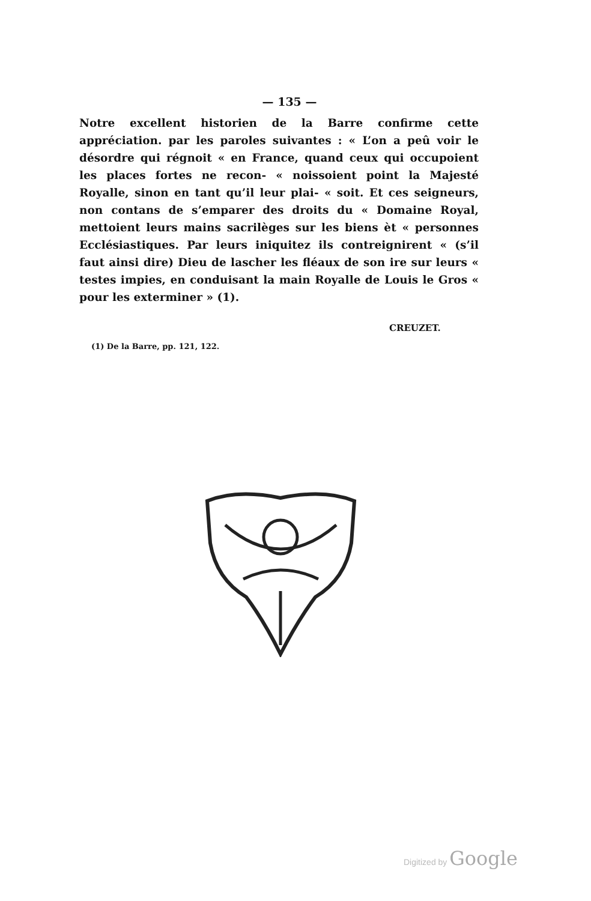— 135 —
Notre excellent historien de la Barre confirme cette appréciation. par les paroles suivantes : « L’on a peû voir le désordre qui régnoit « en France, quand ceux qui occupoient les places fortes ne recon- « noissoient point la Majesté Royalle, sinon en tant qu’il leur plai- « soit. Et ces seigneurs, non contans de s’emparer des droits du « Domaine Royal, mettoient leurs mains sacrilèges sur les biens èt « personnes Ecclésiastiques. Par leurs iniquitez ils contreignirent « (s’il faut ainsi dire) Dieu de lascher les fléaux de son ire sur leurs « testes impies, en conduisant la main Royalle de Louis le Gros « pour les exterminer » (1).
CREUZET.
(1) De la Barre, pp. 121, 122.
Digitized by Google